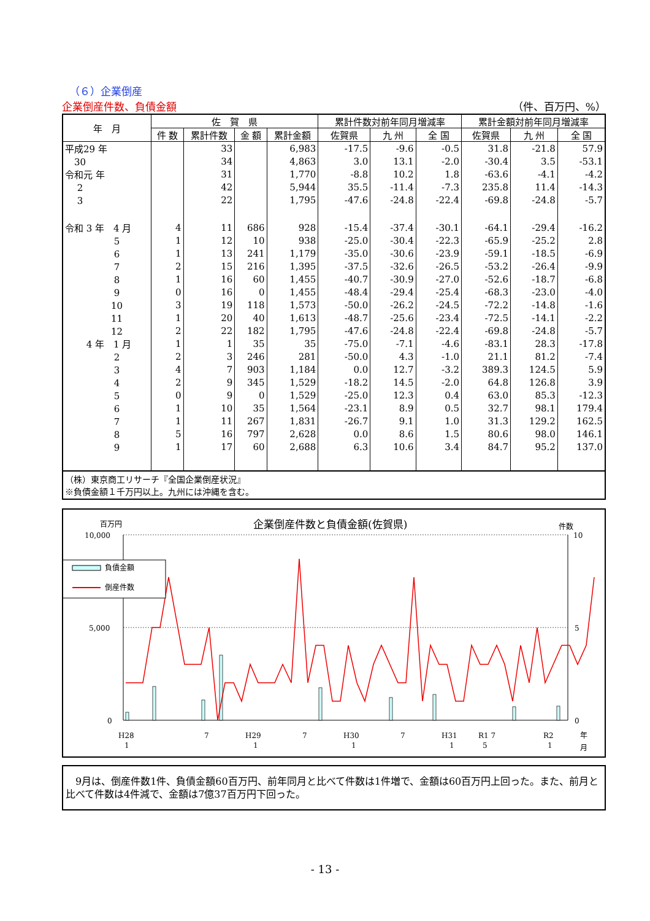（６）企業倒産
企業倒産件数、負債金額 （件、百万円、%）
| 年 月 | 佐 賀 県 | | | | 累計件数対前年同月増減率 | | | 累計金額対前年同月増減率 | | |
| --- | --- | --- | --- | --- | --- | --- | --- | --- | --- | --- |
| | 件 数 | 累計件数 | 金 額 | 累計金額 | 佐賀県 | 九 州 | 全 国 | 佐賀県 | 九 州 | 全 国 |
| 平成29 年 | | 33 | | 6,983 | -17.5 | -9.6 | -0.5 | 31.8 | -21.8 | 57.9 |
| 30 | | 34 | | 4,863 | 3.0 | 13.1 | -2.0 | -30.4 | 3.5 | -53.1 |
| 令和元 年 | | 31 | | 1,770 | -8.8 | 10.2 | 1.8 | -63.6 | -4.1 | -4.2 |
| 2 | | 42 | | 5,944 | 35.5 | -11.4 | -7.3 | 235.8 | 11.4 | -14.3 |
| 3 | | 22 | | 1,795 | -47.6 | -24.8 | -22.4 | -69.8 | -24.8 | -5.7 |
| 令和 3 年 4 月 | 4 | 11 | 686 | 928 | -15.4 | -37.4 | -30.1 | -64.1 | -29.4 | -16.2 |
| 5 | 1 | 12 | 10 | 938 | -25.0 | -30.4 | -22.3 | -65.9 | -25.2 | 2.8 |
| 6 | 1 | 13 | 241 | 1,179 | -35.0 | -30.6 | -23.9 | -59.1 | -18.5 | -6.9 |
| 7 | 2 | 15 | 216 | 1,395 | -37.5 | -32.6 | -26.5 | -53.2 | -26.4 | -9.9 |
| 8 | 1 | 16 | 60 | 1,455 | -40.7 | -30.9 | -27.0 | -52.6 | -18.7 | -6.8 |
| 9 | 0 | 16 | 0 | 1,455 | -48.4 | -29.4 | -25.4 | -68.3 | -23.0 | -4.0 |
| 10 | 3 | 19 | 118 | 1,573 | -50.0 | -26.2 | -24.5 | -72.2 | -14.8 | -1.6 |
| 11 | 1 | 20 | 40 | 1,613 | -48.7 | -25.6 | -23.4 | -72.5 | -14.1 | -2.2 |
| 12 | 2 | 22 | 182 | 1,795 | -47.6 | -24.8 | -22.4 | -69.8 | -24.8 | -5.7 |
| 4 年 1 月 | 1 | 1 | 35 | 35 | -75.0 | -7.1 | -4.6 | -83.1 | 28.3 | -17.8 |
| 2 | 2 | 3 | 246 | 281 | -50.0 | 4.3 | -1.0 | 21.1 | 81.2 | -7.4 |
| 3 | 4 | 7 | 903 | 1,184 | 0.0 | 12.7 | -3.2 | 389.3 | 124.5 | 5.9 |
| 4 | 2 | 9 | 345 | 1,529 | -18.2 | 14.5 | -2.0 | 64.8 | 126.8 | 3.9 |
| 5 | 0 | 9 | 0 | 1,529 | -25.0 | 12.3 | 0.4 | 63.0 | 85.3 | -12.3 |
| 6 | 1 | 10 | 35 | 1,564 | -23.1 | 8.9 | 0.5 | 32.7 | 98.1 | 179.4 |
| 7 | 1 | 11 | 267 | 1,831 | -26.7 | 9.1 | 1.0 | 31.3 | 129.2 | 162.5 |
| 8 | 5 | 16 | 797 | 2,628 | 0.0 | 8.6 | 1.5 | 80.6 | 98.0 | 146.1 |
| 9 | 1 | 17 | 60 | 2,688 | 6.3 | 10.6 | 3.4 | 84.7 | 95.2 | 137.0 |
（株）東京商工リサーチ『全国企業倒産状況』
※負債金額１千万円以上。九州には沖縄を含む。
百万円
企業倒産件数と負債金額(佐賀県)
件数
10,000
5,000
0
10
5
0
負債金額
倒産件数
H28
7
H29
7
H30
7
H31
R1 7
R2
1
1
1
1
5
1
年
月
　9月は、倒産件数1件、負債金額60百万円、前年同月と比べて件数は1件増で、金額は60百万円上回った。また、前月と比べて件数は4件減で、金額は7億37百万円下回った。
- 13 -